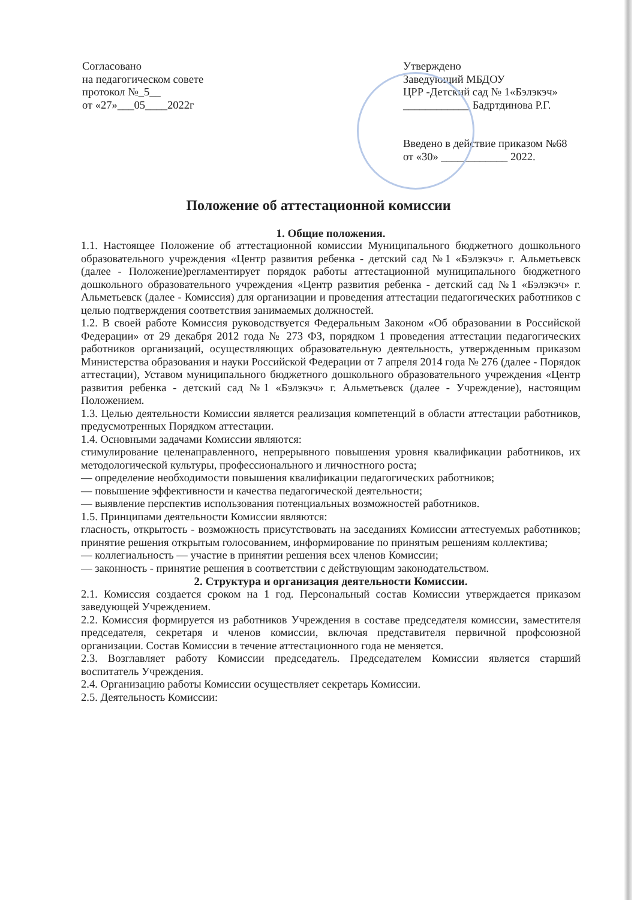Согласовано
на педагогическом совете
протокол №_5__
от «27»___05____2022г
Утверждено
Заведующий МБДОУ
ЦРР -Детский сад № 1«Бэлэкэч»
____________ Бадртдинова Р.Г.
Введено в действие приказом №68
от «30» ____________ 2022.
Положение об аттестационной комиссии
1. Общие положения.
1.1. Настоящее Положение об аттестационной комиссии Муниципального бюджетного дошкольного образовательного учреждения «Центр развития ребенка - детский сад №1 «Бэлэкэч» г. Альметьевск (далее - Положение)регламентирует порядок работы аттестационной муниципального бюджетного дошкольного образовательного учреждения «Центр развития ребенка - детский сад №1 «Бэлэкэч» г. Альметьевск (далее - Комиссия) для организации и проведения аттестации педагогических работников с целью подтверждения соответствия занимаемых должностей.
1.2. В своей работе Комиссия руководствуется Федеральным Законом «Об образовании в Российской Федерации» от 29 декабря 2012 года № 273 ФЗ, порядком 1 проведения аттестации педагогических работников организаций, осуществляющих образовательную деятельность, утвержденным приказом Министерства образования и науки Российской Федерации от 7 апреля 2014 года № 276 (далее - Порядок аттестации), Уставом муниципального бюджетного дошкольного образовательного учреждения «Центр развития ребенка - детский сад №1 «Бэлэкэч» г. Альметьевск (далее - Учреждение), настоящим Положением.
1.3. Целью деятельности Комиссии является реализация компетенций в области аттестации работников, предусмотренных Порядком аттестации.
1.4. Основными задачами Комиссии являются:
стимулирование целенаправленного, непрерывного повышения уровня квалификации работников, их методологической культуры, профессионального и личностного роста;
— определение необходимости повышения квалификации педагогических работников;
— повышение эффективности и качества педагогической деятельности;
— выявление перспектив использования потенциальных возможностей работников.
1.5. Принципами деятельности Комиссии являются:
гласность, открытость - возможность присутствовать на заседаниях Комиссии аттестуемых работников; принятие решения открытым голосованием, информирование по принятым решениям коллектива;
— коллегиальность — участие в принятии решения всех членов Комиссии;
— законность - принятие решения в соответствии с действующим законодательством.
2. Структура и организация деятельности Комиссии.
2.1. Комиссия создается сроком на 1 год. Персональный состав Комиссии утверждается приказом заведующей Учреждением.
2.2. Комиссия формируется из работников Учреждения в составе председателя комиссии, заместителя председателя, секретаря и членов комиссии, включая представителя первичной профсоюзной организации. Состав Комиссии в течение аттестационного года не меняется.
2.3. Возглавляет работу Комиссии председатель. Председателем Комиссии является старший воспитатель Учреждения.
2.4. Организацию работы Комиссии осуществляет секретарь Комиссии.
2.5. Деятельность Комиссии: